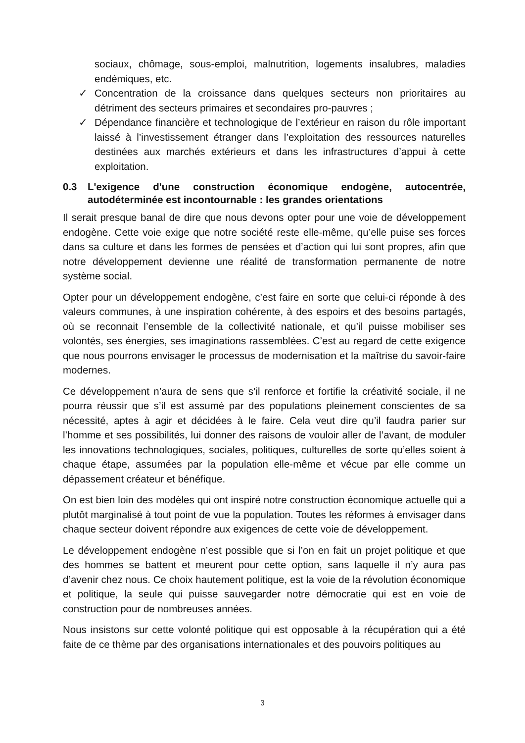sociaux, chômage, sous-emploi, malnutrition, logements insalubres, maladies endémiques, etc.
✓ Concentration de la croissance dans quelques secteurs non prioritaires au détriment des secteurs primaires et secondaires pro-pauvres ;
✓ Dépendance financière et technologique de l’extérieur en raison du rôle important laissé à l’investissement étranger dans l’exploitation des ressources naturelles destinées aux marchés extérieurs et dans les infrastructures d’appui à cette exploitation.
0.3 L'exigence d'une construction économique endogène, autocentrée, autodéterminée est incontournable : les grandes orientations
Il serait presque banal de dire que nous devons opter pour une voie de développement endogène. Cette voie exige que notre société reste elle-même, qu’elle puise ses forces dans sa culture et dans les formes de pensées et d’action qui lui sont propres, afin que notre développement devienne une réalité de transformation permanente de notre système social.
Opter pour un développement endogène, c’est faire en sorte que celui-ci réponde à des valeurs communes, à une inspiration cohérente, à des espoirs et des besoins partagés, où se reconnait l’ensemble de la collectivité nationale, et qu’il puisse mobiliser ses volontés, ses énergies, ses imaginations rassemblées. C’est au regard de cette exigence que nous pourrons envisager le processus de modernisation et la maîtrise du savoir-faire modernes.
Ce développement n’aura de sens que s’il renforce et fortifie la créativité sociale, il ne pourra réussir que s’il est assumé par des populations pleinement conscientes de sa nécessité, aptes à agir et décidées à le faire. Cela veut dire qu’il faudra parier sur l’homme et ses possibilités, lui donner des raisons de vouloir aller de l’avant, de moduler les innovations technologiques, sociales, politiques, culturelles de sorte qu’elles soient à chaque étape, assumées par la population elle-même et vécue par elle comme un dépassement créateur et bénéfique.
On est bien loin des modèles qui ont inspiré notre construction économique actuelle qui a plutôt marginalisé à tout point de vue la population. Toutes les réformes à envisager dans chaque secteur doivent répondre aux exigences de cette voie de développement.
Le développement endogène n’est possible que si l’on en fait un projet politique et que des hommes se battent et meurent pour cette option, sans laquelle il n’y aura pas d’avenir chez nous. Ce choix hautement politique, est la voie de la révolution économique et politique, la seule qui puisse sauvegarder notre démocratie qui est en voie de construction pour de nombreuses années.
Nous insistons sur cette volonté politique qui est opposable à la récupération qui a été faite de ce thème par des organisations internationales et des pouvoirs politiques au
3